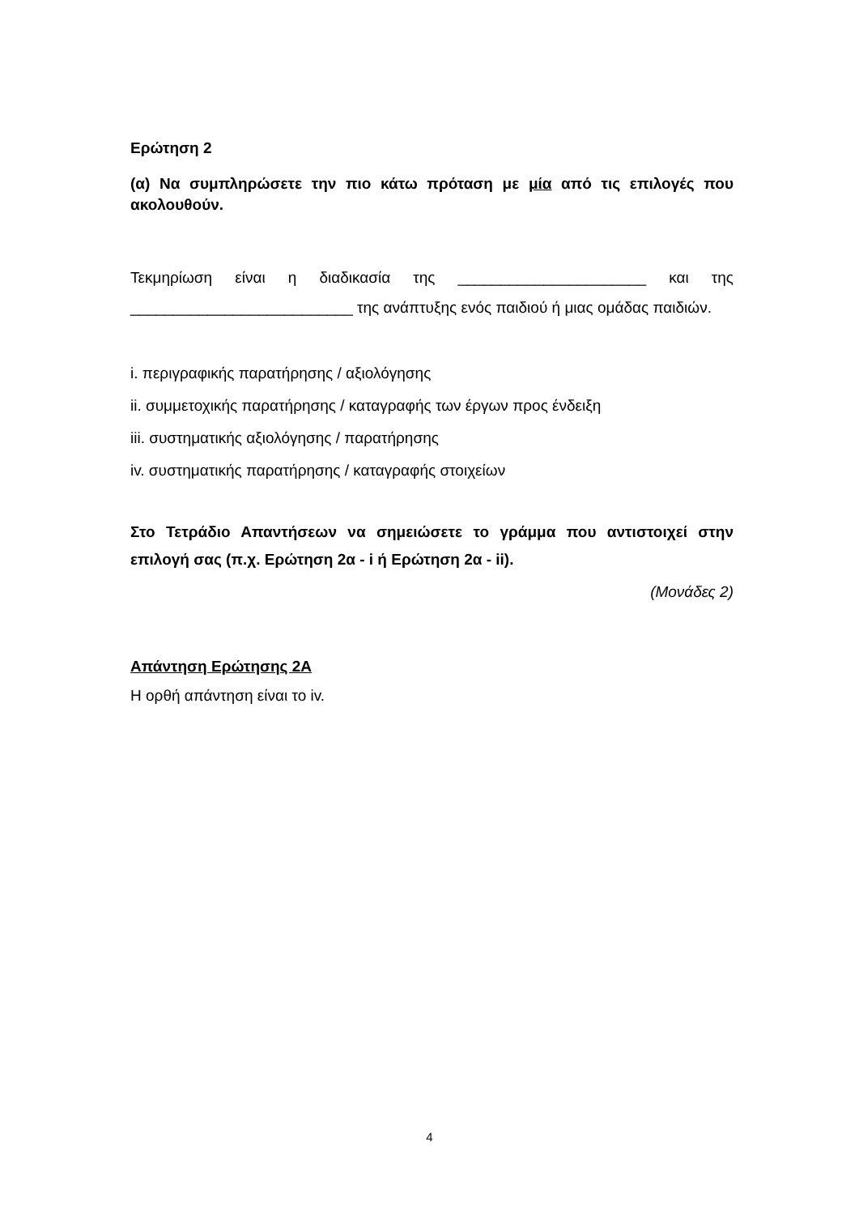Ερώτηση 2
(α) Να συμπληρώσετε την πιο κάτω πρόταση με μία από τις επιλογές που ακολουθούν.
Τεκμηρίωση είναι η διαδικασία της ______________________ και της __________________________ της ανάπτυξης ενός παιδιού ή μιας ομάδας παιδιών.
i. περιγραφικής παρατήρησης / αξιολόγησης
ii. συμμετοχικής παρατήρησης / καταγραφής των έργων προς ένδειξη
iii. συστηματικής αξιολόγησης / παρατήρησης
iv. συστηματικής παρατήρησης / καταγραφής στοιχείων
Στο Τετράδιο Απαντήσεων να σημειώσετε το γράμμα που αντιστοιχεί στην επιλογή σας (π.χ. Ερώτηση 2α - i ή Ερώτηση 2α - ii).
(Μονάδες 2)
Απάντηση Ερώτησης 2Α
Η ορθή απάντηση είναι το iv.
4